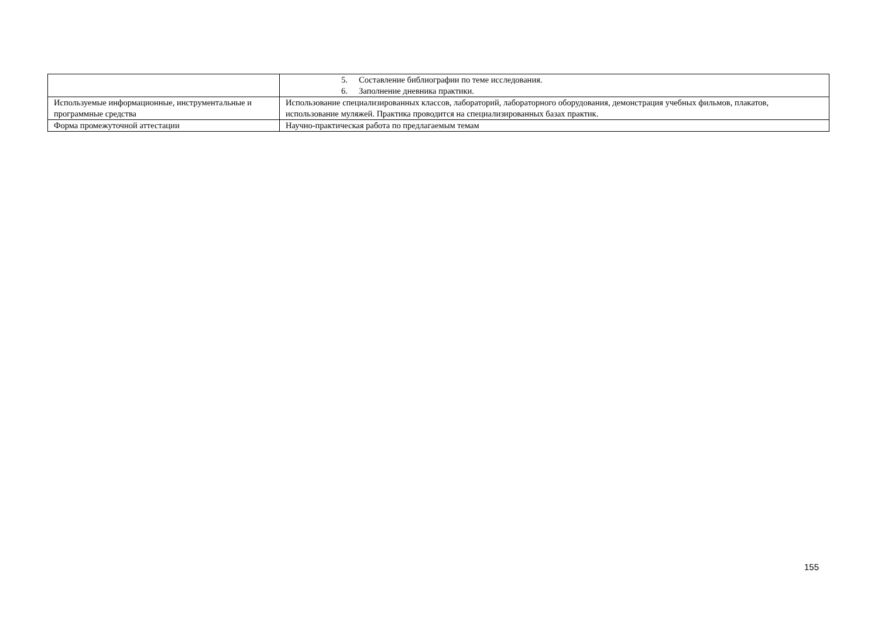| | 5. Составление библиографии по теме исследования. 6. Заполнение дневника практики. |
| Используемые информационные, инструментальные и программные средства | Использование специализированных классов, лабораторий, лабораторного оборудования, демонстрация учебных фильмов, плакатов, использование муляжей. Практика проводится на специализированных базах практик. |
| Форма промежуточной аттестации | Научно-практическая работа по предлагаемым темам |
155